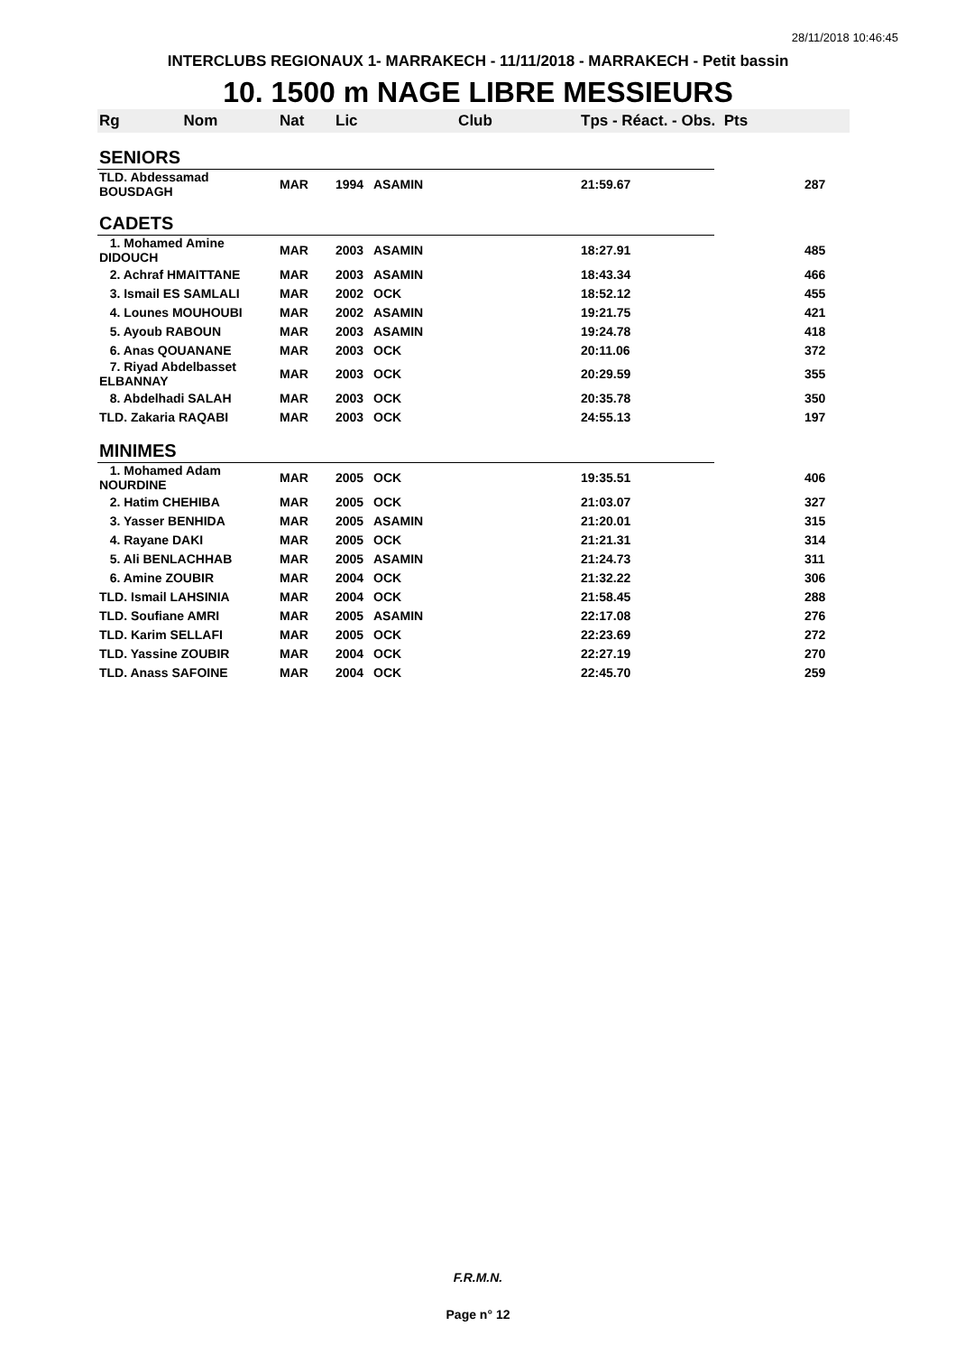28/11/2018 10:46:45
INTERCLUBS REGIONAUX 1- MARRAKECH - 11/11/2018 - MARRAKECH - Petit bassin
10. 1500 m NAGE LIBRE MESSIEURS
| Rg Nom | Nat | Lic | Club | Tps - Réact. - Obs. Pts | |
| --- | --- | --- | --- | --- | --- |
| SENIORS | | | | | |
| TLD. Abdessamad BOUSDAGH | MAR | 1994 | ASAMIN | 21:59.67 | 287 |
| CADETS | | | | | |
| 1. Mohamed Amine DIDOUCH | MAR | 2003 | ASAMIN | 18:27.91 | 485 |
| 2. Achraf HMAITTANE | MAR | 2003 | ASAMIN | 18:43.34 | 466 |
| 3. Ismail ES SAMLALI | MAR | 2002 | OCK | 18:52.12 | 455 |
| 4. Lounes MOUHOUBI | MAR | 2002 | ASAMIN | 19:21.75 | 421 |
| 5. Ayoub RABOUN | MAR | 2003 | ASAMIN | 19:24.78 | 418 |
| 6. Anas QOUANANE | MAR | 2003 | OCK | 20:11.06 | 372 |
| 7. Riyad Abdelbasset ELBANNAY | MAR | 2003 | OCK | 20:29.59 | 355 |
| 8. Abdelhadi SALAH | MAR | 2003 | OCK | 20:35.78 | 350 |
| TLD. Zakaria RAQABI | MAR | 2003 | OCK | 24:55.13 | 197 |
| MINIMES | | | | | |
| 1. Mohamed Adam NOURDINE | MAR | 2005 | OCK | 19:35.51 | 406 |
| 2. Hatim CHEHIBA | MAR | 2005 | OCK | 21:03.07 | 327 |
| 3. Yasser BENHIDA | MAR | 2005 | ASAMIN | 21:20.01 | 315 |
| 4. Rayane DAKI | MAR | 2005 | OCK | 21:21.31 | 314 |
| 5. Ali BENLACHHAB | MAR | 2005 | ASAMIN | 21:24.73 | 311 |
| 6. Amine ZOUBIR | MAR | 2004 | OCK | 21:32.22 | 306 |
| TLD. Ismail LAHSINIA | MAR | 2004 | OCK | 21:58.45 | 288 |
| TLD. Soufiane AMRI | MAR | 2005 | ASAMIN | 22:17.08 | 276 |
| TLD. Karim SELLAFI | MAR | 2005 | OCK | 22:23.69 | 272 |
| TLD. Yassine ZOUBIR | MAR | 2004 | OCK | 22:27.19 | 270 |
| TLD. Anass SAFOINE | MAR | 2004 | OCK | 22:45.70 | 259 |
F.R.M.N.
Page n° 12